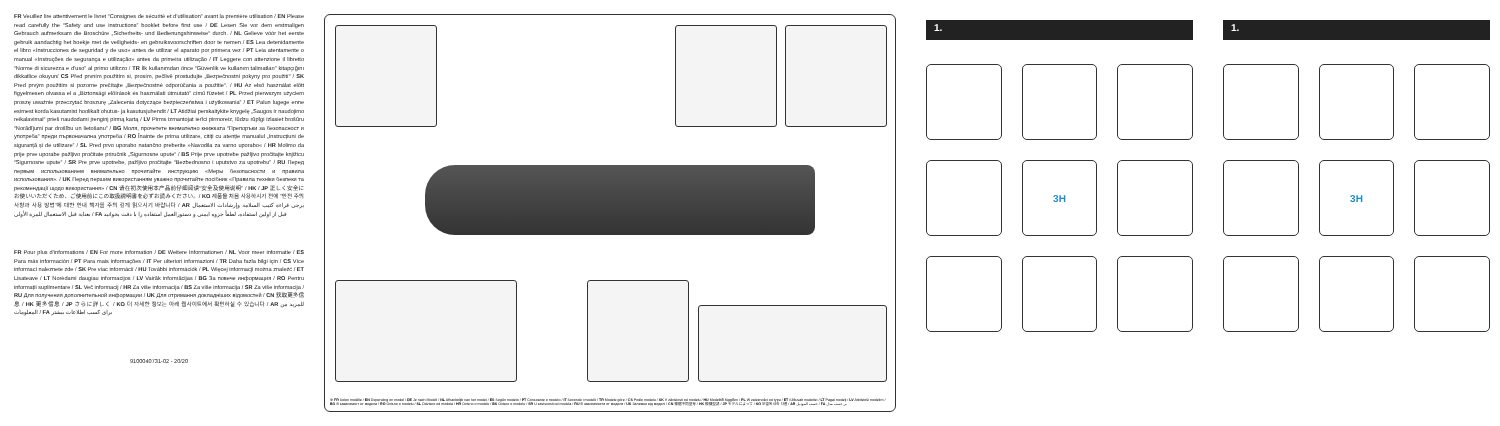FR Veuillez lire attentivement le livret “Consignes de sécurité et d’utilisation” avant la première utilisation / EN Please read carefully the “Safety and use instructions” booklet before first use / DE Lesen Sie vor dem erstmaligen Gebrauch aufmerksam die Broschüre „Sicherheits- und Bedienungshinweise“ durch. / NL Gelieve vóór het eerste gebruik aandachtig het boekje met de veiligheids- en gebruiksvoorschriften door te nemen / ES Lea detenidamente el libro «Instrucciones de seguridad y de uso» antes de utilizar el aparato por primera vez / PT Leia atentamente o manual «Instruções de segurança e utilização» antes da primeira utilização / IT Leggere con attenzione il libretto “Norme di sicurezza e d’uso” al primo utilizzo / TR İlk kullanımdan önce “Güvenlik ve kullanım talimatları” kitapçığını dikkatlice okuyun/ CS Před prvním použitím si, prosím, pečlivě prostudujte „Bezpečnostní pokyny pro použití“ / SK Pred prvým použitím si pozorne prečítajte „Bezpečnostné odporúčania a použitie“. / HU Az első használat előtt figyelmesen olvassa el a „Biztonsági előírások és használati útmutató” című füzetet / PL Przed pierwszym użyciem proszę uważnie przeczytać broszurę „Zalecenia dotyczące bezpieczeństwa i użytkowania” / ET Palun lugege enne esimest korda kasutamist hoolikalt ohutus- ja kasutusjuhendit / LT Atidžiai perskaitykite knygelę „Saugos ir naudojimo reikalavimai“ prieš naudodami įrenginį pirmą kartą / LV Pirms izmantojat ierīci pirmoreiz, lūdzu rūpīgi izlasiet brošūru “Norādījumi par drošību un lietošanu” / BG Моля, прочетете внимателно книжката “Препоръки за безопасност и употреба” преди първоначална употреба / RO Înainte de prima utilizare, citiți cu atenție manualul „Instrucțiuni de siguranță și de utilizare” / SL Pred prvo uporabo natančno preberite »Navodila za varno uporabo« / HR Molimo da prije prve uporabe pažljivo pročitate priručnik „Sigurnosne upute“ / BS Prije prve upotrebe pažljivo pročitajte knjižicu “Sigurnosne upute” / SR Pre prve upotrebe, pažljivo pročitajte “Bezbednosno i uputstvo za upotrebu” / RU Перед первым использованием внимательно прочитайте инструкцию «Меры безопасности и правила использования». / UK Перед першим використанням уважно прочитайте посібник «Правила техніки безпеки та рекомендації щодо використання» / CN 请在初次使用本产品前仔细阅读“安全及使用说明” / HK / JP 正しく安全にお使いいただくため、ご使用前にこの取扱説明書を必ずお読みください。/ KO 제품을 처음 사용하시기 전에 "안전 주의사항과 사용 방법"에 대한 안내 책자를 주의 깊게 읽으시기 바랍니다 / AR يرجى قراءة كتيب السلامة وإرشادات الاستعمال بعناية قبل الاستعمال للمرة الأولى / FA قبل از اولین استفاده، لطفاً جزوه ایمنی و دستورالعمل استفاده را با دقت بخوانید
FR Pour plus d’informations / EN For more information / DE Weitere Informationen / NL Voor meer informatie / ES Para más información / PT Para mais informações / IT Per ulteriori informazioni / TR Daha fazla bilgi için / CS Více informací naleznete zde / SK Pre viac informácií / HU További információk / PL Więcej informacji można znaleźć / ET Lisateave / LT Norėdami daugiau informacijos / LV Vairāk informācijas / BG За повече информация / RO Pentru informații suplimentare / SL Več informacij / HR Za više informacija / BS Za više informacija / SR Za više informacija / RU Для получения дополнительной информации / UK Для отримання докладніших відомостей / CN 获取更多信息 / HK 更多信息 / JP さらに詳しく / KO 더 자세한 정보는 아래 웹사이트에서 확인하실 수 있습니다 / AR للمزيد من المعلومات / FA برای کسب اطلاعات بیشتر
9100040731-02 - 20/20
✲ FR Selon modèle / EN Depending on model / DE Je nach Modell / NL Afhankelijk van het model / ES Según modelo / PT Consoante o modelo / IT Secondo i modelli / TR Modele göre / CS Podle modelu / SK V závislosti od modelu / HU Modelltől függően / PL W zależności od typu / ET Sõltuvalt mudelist / LT Pagal modelį / LV Atbilstoši modelim / BG В зависимост от модела / RO Ovisno o modelu / SL Odvisno od modela / HR Ovisno o modelu / BS Ovisno o modelu / SR U zavisnosti od modela / RU В зависимости от модели / UK Залежно від моделі / CN 根据不同型号 / HK 根據型號 / JP モデルによって / KO 모델에 따라 다름 / AR حسب الموديل / FA بر حسب مدل
1.
3H
1.
3H